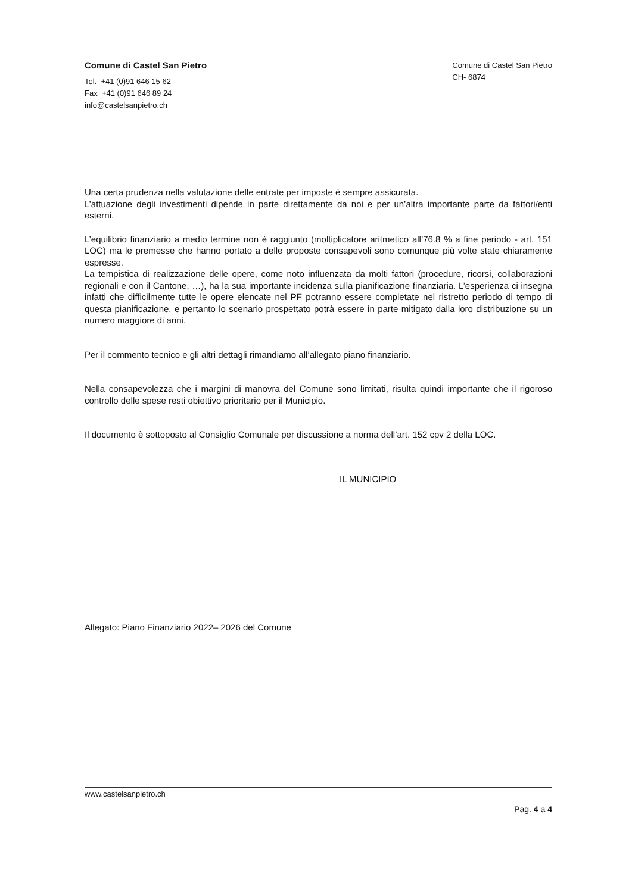Comune di Castel San Pietro
Tel. +41 (0)91 646 15 62
Fax +41 (0)91 646 89 24
info@castelsanpietro.ch
Comune di Castel San Pietro
CH- 6874
Una certa prudenza nella valutazione delle entrate per imposte è sempre assicurata.
L’attuazione degli investimenti dipende in parte direttamente da noi e per un’altra importante parte da fattori/enti esterni.
L’equilibrio finanziario a medio termine non è raggiunto (moltiplicatore aritmetico all’76.8 % a fine periodo - art. 151 LOC) ma le premesse che hanno portato a delle proposte consapevoli sono comunque più volte state chiaramente espresse.
La tempistica di realizzazione delle opere, come noto influenzata da molti fattori (procedure, ricorsi, collaborazioni regionali e con il Cantone, …), ha la sua importante incidenza sulla pianificazione finanziaria. L’esperienza ci insegna infatti che difficilmente tutte le opere elencate nel PF potranno essere completate nel ristretto periodo di tempo di questa pianificazione, e pertanto lo scenario prospettato potrà essere in parte mitigato dalla loro distribuzione su un numero maggiore di anni.
Per il commento tecnico e gli altri dettagli rimandiamo all’allegato piano finanziario.
Nella consapevolezza che i margini di manovra del Comune sono limitati, risulta quindi importante che il rigoroso controllo delle spese resti obiettivo prioritario per il Municipio.
Il documento è sottoposto al Consiglio Comunale per discussione a norma dell’art. 152 cpv 2 della LOC.
IL MUNICIPIO
Allegato: Piano Finanziario 2022– 2026 del Comune
www.castelsanpietro.ch
Pag. 4 a 4